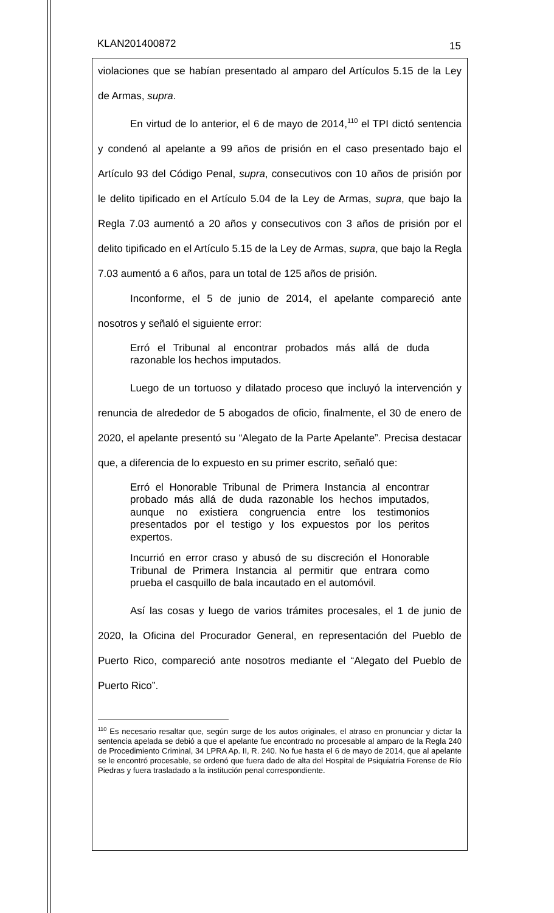KLAN201400872 15
violaciones que se habían presentado al amparo del Artículos 5.15 de la Ley de Armas, supra.
En virtud de lo anterior, el 6 de mayo de 2014,<sup>110</sup> el TPI dictó sentencia y condenó al apelante a 99 años de prisión en el caso presentado bajo el Artículo 93 del Código Penal, supra, consecutivos con 10 años de prisión por le delito tipificado en el Artículo 5.04 de la Ley de Armas, supra, que bajo la Regla 7.03 aumentó a 20 años y consecutivos con 3 años de prisión por el delito tipificado en el Artículo 5.15 de la Ley de Armas, supra, que bajo la Regla 7.03 aumentó a 6 años, para un total de 125 años de prisión.
Inconforme, el 5 de junio de 2014, el apelante compareció ante nosotros y señaló el siguiente error:
Erró el Tribunal al encontrar probados más allá de duda razonable los hechos imputados.
Luego de un tortuoso y dilatado proceso que incluyó la intervención y renuncia de alrededor de 5 abogados de oficio, finalmente, el 30 de enero de 2020, el apelante presentó su “Alegato de la Parte Apelante”. Precisa destacar que, a diferencia de lo expuesto en su primer escrito, señaló que:
Erró el Honorable Tribunal de Primera Instancia al encontrar probado más allá de duda razonable los hechos imputados, aunque no existiera congruencia entre los testimonios presentados por el testigo y los expuestos por los peritos expertos.
Incurrió en error craso y abusó de su discreción el Honorable Tribunal de Primera Instancia al permitir que entrara como prueba el casquillo de bala incautado en el automóvil.
Así las cosas y luego de varios trámites procesales, el 1 de junio de 2020, la Oficina del Procurador General, en representación del Pueblo de Puerto Rico, compareció ante nosotros mediante el “Alegato del Pueblo de Puerto Rico”.
<sup>110</sup> Es necesario resaltar que, según surge de los autos originales, el atraso en pronunciar y dictar la sentencia apelada se debió a que el apelante fue encontrado no procesable al amparo de la Regla 240 de Procedimiento Criminal, 34 LPRA Ap. II, R. 240. No fue hasta el 6 de mayo de 2014, que al apelante se le encontró procesable, se ordenó que fuera dado de alta del Hospital de Psiquiatría Forense de Río Piedras y fuera trasladado a la institución penal correspondiente.